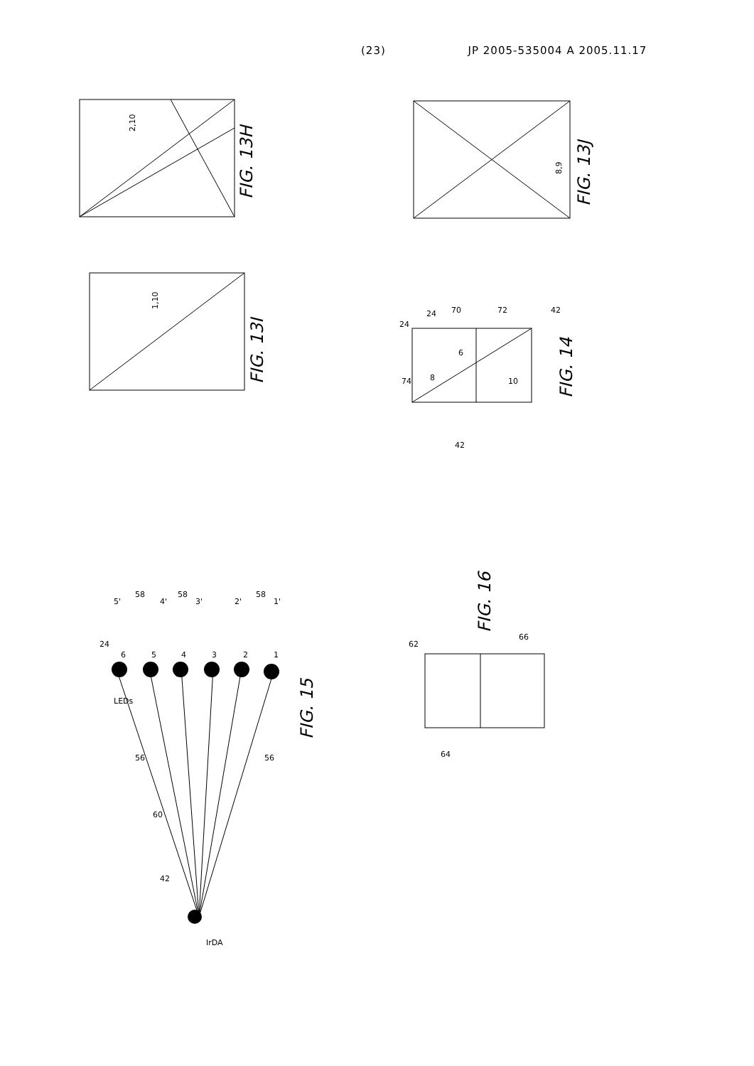(23) JP 2005-535004 A 2005.11.17
FIG. 13H
FIG. 13I
FIG. 13J
FIG. 14
FIG. 15
FIG. 16
2,10
1,10
8,9
8
6
10
IrDA
LEDs
42
60
56
56
24
5'
58
4'
58
3'
2'
58
1'
6
5
4
3
2
1
24
24
70
72
42
74
42
62
66
64